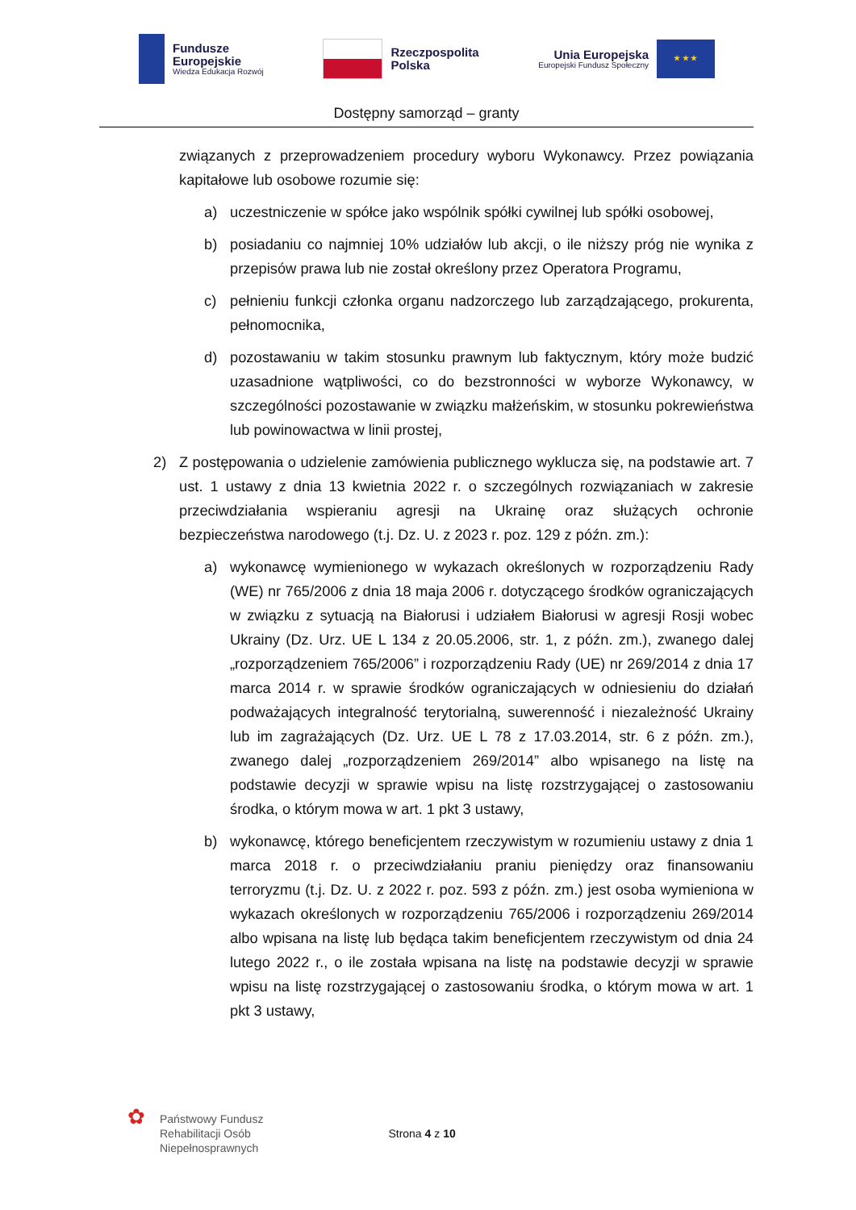Fundusze
Europejskie
Wiedza Edukacja Rozwój
Rzeczpospolita
Polska
Unia Europejska
Europejski Fundusz Społeczny
★ ★ ★
Dostępny samorząd – granty
związanych z przeprowadzeniem procedury wyboru Wykonawcy. Przez powiązania kapitałowe lub osobowe rozumie się:
a) uczestniczenie w spółce jako wspólnik spółki cywilnej lub spółki osobowej,
b) posiadaniu co najmniej 10% udziałów lub akcji, o ile niższy próg nie wynika z przepisów prawa lub nie został określony przez Operatora Programu,
c) pełnieniu funkcji członka organu nadzorczego lub zarządzającego, prokurenta, pełnomocnika,
d) pozostawaniu w takim stosunku prawnym lub faktycznym, który może budzić uzasadnione wątpliwości, co do bezstronności w wyborze Wykonawcy, w szczególności pozostawanie w związku małżeńskim, w stosunku pokrewieństwa lub powinowactwa w linii prostej,
2) Z postępowania o udzielenie zamówienia publicznego wyklucza się, na podstawie art. 7 ust. 1 ustawy z dnia 13 kwietnia 2022 r. o szczególnych rozwiązaniach w zakresie przeciwdziałania wspieraniu agresji na Ukrainę oraz służących ochronie bezpieczeństwa narodowego (t.j. Dz. U. z 2023 r. poz. 129 z późn. zm.):
a) wykonawcę wymienionego w wykazach określonych w rozporządzeniu Rady (WE) nr 765/2006 z dnia 18 maja 2006 r. dotyczącego środków ograniczających w związku z sytuacją na Białorusi i udziałem Białorusi w agresji Rosji wobec Ukrainy (Dz. Urz. UE L 134 z 20.05.2006, str. 1, z późn. zm.), zwanego dalej „rozporządzeniem 765/2006” i rozporządzeniu Rady (UE) nr 269/2014 z dnia 17 marca 2014 r. w sprawie środków ograniczających w odniesieniu do działań podważających integralność terytorialną, suwerenność i niezależność Ukrainy lub im zagrażających (Dz. Urz. UE L 78 z 17.03.2014, str. 6 z późn. zm.), zwanego dalej „rozporządzeniem 269/2014” albo wpisanego na listę na podstawie decyzji w sprawie wpisu na listę rozstrzygającej o zastosowaniu środka, o którym mowa w art. 1 pkt 3 ustawy,
b) wykonawcę, którego beneficjentem rzeczywistym w rozumieniu ustawy z dnia 1 marca 2018 r. o przeciwdziałaniu praniu pieniędzy oraz finansowaniu terroryzmu (t.j. Dz. U. z 2022 r. poz. 593 z późn. zm.) jest osoba wymieniona w wykazach określonych w rozporządzeniu 765/2006 i rozporządzeniu 269/2014 albo wpisana na listę lub będąca takim beneficjentem rzeczywistym od dnia 24 lutego 2022 r., o ile została wpisana na listę na podstawie decyzji w sprawie wpisu na listę rozstrzygającej o zastosowaniu środka, o którym mowa w art. 1 pkt 3 ustawy,
✿
Państwowy Fundusz
Rehabilitacji Osób
Niepełnosprawnych
Strona 4 z 10